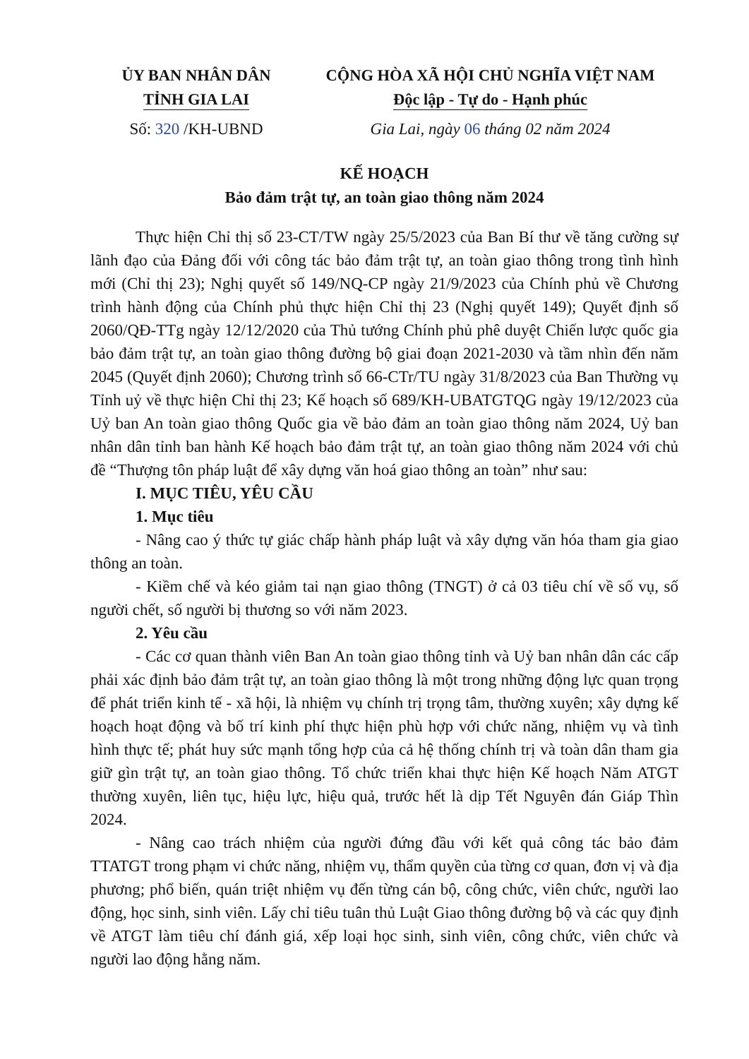ỦY BAN NHÂN DÂN
TỈNH GIA LAI
CỘNG HÒA XÃ HỘI CHỦ NGHĨA VIỆT NAM
Độc lập - Tự do - Hạnh phúc
Số: 320 /KH-UBND Gia Lai, ngày 06 tháng 02 năm 2024
KẾ HOẠCH
Bảo đảm trật tự, an toàn giao thông năm 2024
Thực hiện Chỉ thị số 23-CT/TW ngày 25/5/2023 của Ban Bí thư về tăng cường sự lãnh đạo của Đảng đối với công tác bảo đảm trật tự, an toàn giao thông trong tình hình mới (Chỉ thị 23); Nghị quyết số 149/NQ-CP ngày 21/9/2023 của Chính phủ về Chương trình hành động của Chính phủ thực hiện Chỉ thị 23 (Nghị quyết 149); Quyết định số 2060/QĐ-TTg ngày 12/12/2020 của Thủ tướng Chính phủ phê duyệt Chiến lược quốc gia bảo đảm trật tự, an toàn giao thông đường bộ giai đoạn 2021-2030 và tầm nhìn đến năm 2045 (Quyết định 2060); Chương trình số 66-CTr/TU ngày 31/8/2023 của Ban Thường vụ Tỉnh uỷ về thực hiện Chỉ thị 23; Kế hoạch số 689/KH-UBATGTQG ngày 19/12/2023 của Uỷ ban An toàn giao thông Quốc gia về bảo đảm an toàn giao thông năm 2024, Uỷ ban nhân dân tỉnh ban hành Kế hoạch bảo đảm trật tự, an toàn giao thông năm 2024 với chủ đề “Thượng tôn pháp luật để xây dựng văn hoá giao thông an toàn” như sau:
I. MỤC TIÊU, YÊU CẦU
1. Mục tiêu
- Nâng cao ý thức tự giác chấp hành pháp luật và xây dựng văn hóa tham gia giao thông an toàn.
- Kiềm chế và kéo giảm tai nạn giao thông (TNGT) ở cả 03 tiêu chí về số vụ, số người chết, số người bị thương so với năm 2023.
2. Yêu cầu
- Các cơ quan thành viên Ban An toàn giao thông tỉnh và Uỷ ban nhân dân các cấp phải xác định bảo đảm trật tự, an toàn giao thông là một trong những động lực quan trọng để phát triển kinh tế - xã hội, là nhiệm vụ chính trị trọng tâm, thường xuyên; xây dựng kế hoạch hoạt động và bố trí kinh phí thực hiện phù hợp với chức năng, nhiệm vụ và tình hình thực tế; phát huy sức mạnh tổng hợp của cả hệ thống chính trị và toàn dân tham gia giữ gìn trật tự, an toàn giao thông. Tổ chức triển khai thực hiện Kế hoạch Năm ATGT thường xuyên, liên tục, hiệu lực, hiệu quả, trước hết là dịp Tết Nguyên đán Giáp Thìn 2024.
- Nâng cao trách nhiệm của người đứng đầu với kết quả công tác bảo đảm TTATGT trong phạm vi chức năng, nhiệm vụ, thẩm quyền của từng cơ quan, đơn vị và địa phương; phổ biến, quán triệt nhiệm vụ đến từng cán bộ, công chức, viên chức, người lao động, học sinh, sinh viên. Lấy chỉ tiêu tuân thủ Luật Giao thông đường bộ và các quy định về ATGT làm tiêu chí đánh giá, xếp loại học sinh, sinh viên, công chức, viên chức và người lao động hằng năm.